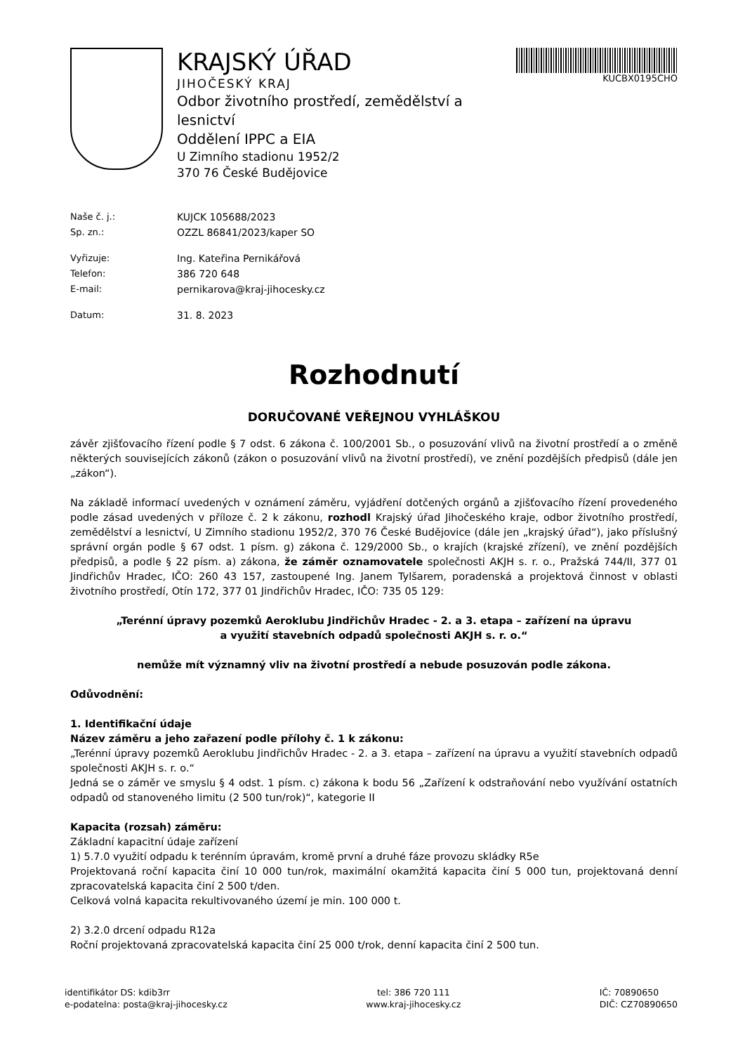KRAJSKÝ ÚŘAD
JIHOČESKÝ KRAJ
Odbor životního prostředí, zemědělství a lesnictví
Oddělení IPPC a EIA
U Zimního stadionu 1952/2
370 76 České Budějovice
KUCBX0195CHO
Naše č. j.: KUJCK 105688/2023
Sp. zn.: OZZL 86841/2023/kaper SO
Vyřizuje: Ing. Kateřina Pernikářová
Telefon: 386 720 648
E-mail: pernikarova@kraj-jihocesky.cz
Datum: 31. 8. 2023
Rozhodnutí
DORUČOVANÉ VEŘEJNOU VYHLÁŠKOU
závěr zjišťovacího řízení podle § 7 odst. 6 zákona č. 100/2001 Sb., o posuzování vlivů na životní prostředí a o změně některých souvisejících zákonů (zákon o posuzování vlivů na životní prostředí), ve znění pozdějších předpisů (dále jen „zákon“).
Na základě informací uvedených v oznámení záměru, vyjádření dotčených orgánů a zjišťovacího řízení provedeného podle zásad uvedených v příloze č. 2 k zákonu, rozhodl Krajský úřad Jihočeského kraje, odbor životního prostředí, zemědělství a lesnictví, U Zimního stadionu 1952/2, 370 76 České Budějovice (dále jen „krajský úřad“), jako příslušný správní orgán podle § 67 odst. 1 písm. g) zákona č. 129/2000 Sb., o krajích (krajské zřízení), ve znění pozdějších předpisů, a podle § 22 písm. a) zákona, že záměr oznamovatele společnosti AKJH s. r. o., Pražská 744/II, 377 01 Jindřichův Hradec, IČO: 260 43 157, zastoupené Ing. Janem Tylšarem, poradenská a projektová činnost v oblasti životního prostředí, Otín 172, 377 01 Jindřichův Hradec, IČO: 735 05 129:
„Terénní úpravy pozemků Aeroklubu Jindřichův Hradec - 2. a 3. etapa – zařízení na úpravu
a využití stavebních odpadů společnosti AKJH s. r. o.“
nemůže mít významný vliv na životní prostředí a nebude posuzován podle zákona.
Odůvodnění:
1. Identifikační údaje
Název záměru a jeho zařazení podle přílohy č. 1 k zákonu:
„Terénní úpravy pozemků Aeroklubu Jindřichův Hradec - 2. a 3. etapa – zařízení na úpravu a využití stavebních odpadů společnosti AKJH s. r. o.“
Jedná se o záměr ve smyslu § 4 odst. 1 písm. c) zákona k bodu 56 „Zařízení k odstraňování nebo využívání ostatních odpadů od stanoveného limitu (2 500 tun/rok)“, kategorie II
Kapacita (rozsah) záměru:
Základní kapacitní údaje zařízení
1) 5.7.0 využití odpadu k terénním úpravám, kromě první a druhé fáze provozu skládky R5e
Projektovaná roční kapacita činí 10 000 tun/rok, maximální okamžitá kapacita činí 5 000 tun, projektovaná denní zpracovatelská kapacita činí 2 500 t/den.
Celková volná kapacita rekultivovaného území je min. 100 000 t.
2) 3.2.0 drcení odpadu R12a
Roční projektovaná zpracovatelská kapacita činí 25 000 t/rok, denní kapacita činí 2 500 tun.
identifikátor DS: kdib3rr
e-podatelna: posta@kraj-jihocesky.cz
tel: 386 720 111
www.kraj-jihocesky.cz
IČ: 70890650
DIČ: CZ70890650